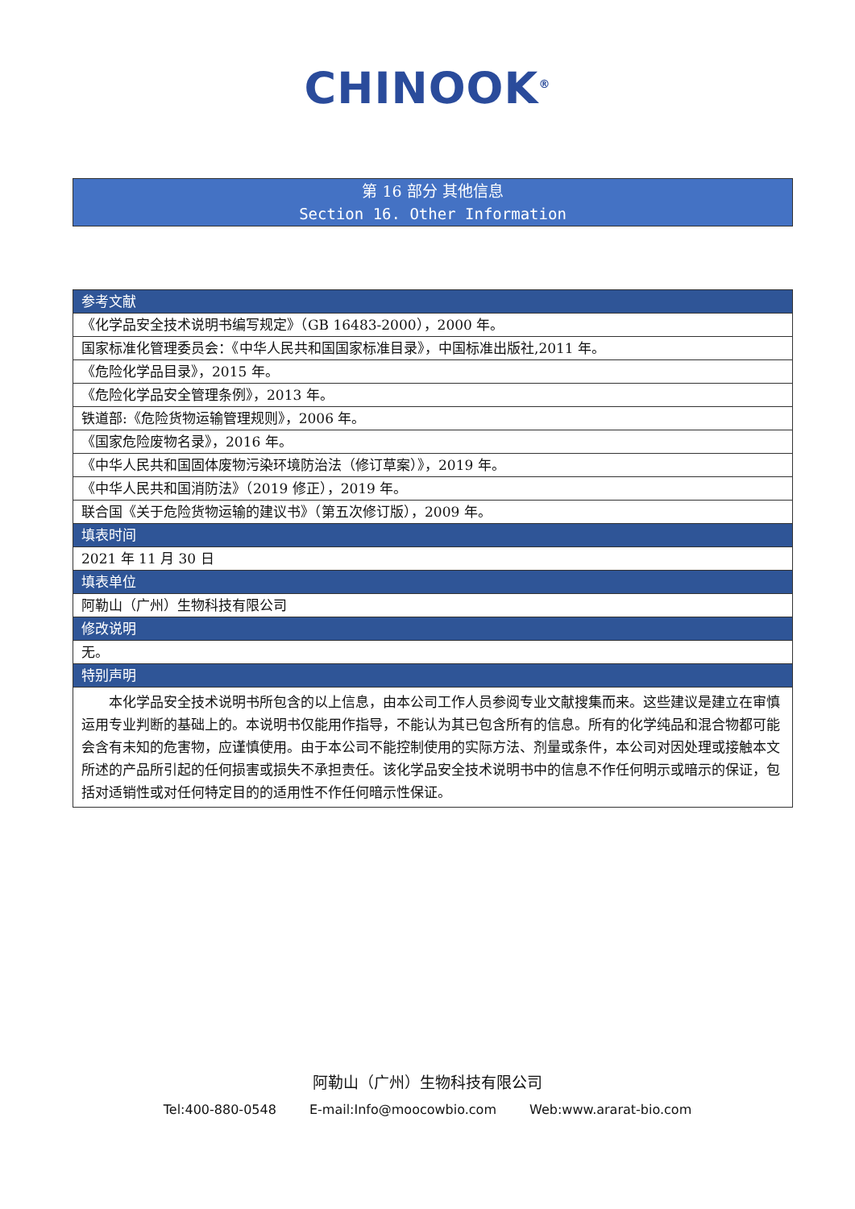CHINOOK<sup>®</sup>
第 16 部分 其他信息
Section 16. Other Information
| 参考文献 |
| --- |
| 《化学品安全技术说明书编写规定》（GB 16483-2000），2000 年。 |
| 国家标准化管理委员会：《中华人民共和国国家标准目录》，中国标准出版社,2011 年。 |
| 《危险化学品目录》，2015 年。 |
| 《危险化学品安全管理条例》，2013 年。 |
| 铁道部:《危险货物运输管理规则》，2006 年。 |
| 《国家危险废物名录》，2016 年。 |
| 《中华人民共和国固体废物污染环境防治法（修订草案）》，2019 年。 |
| 《中华人民共和国消防法》（2019 修正），2019 年。 |
| 联合国《关于危险货物运输的建议书》（第五次修订版），2009 年。 |
| 填表时间 |
| 2021 年 11 月 30 日 |
| 填表单位 |
| 阿勒山（广州）生物科技有限公司 |
| 修改说明 |
| 无。 |
| 特别声明 |
| 本化学品安全技术说明书所包含的以上信息，由本公司工作人员参阅专业文献搜集而来。这些建议是建立在审慎运用专业判断的基础上的。本说明书仅能用作指导，不能认为其已包含所有的信息。所有的化学纯品和混合物都可能会含有未知的危害物，应谨慎使用。由于本公司不能控制使用的实际方法、剂量或条件，本公司对因处理或接触本文所述的产品所引起的任何损害或损失不承担责任。该化学品安全技术说明书中的信息不作任何明示或暗示的保证，包括对适销性或对任何特定目的的适用性不作任何暗示性保证。 |
阿勒山（广州）生物科技有限公司
Tel:400-880-0548 E-mail:Info@moocowbio.com Web:www.ararat-bio.com